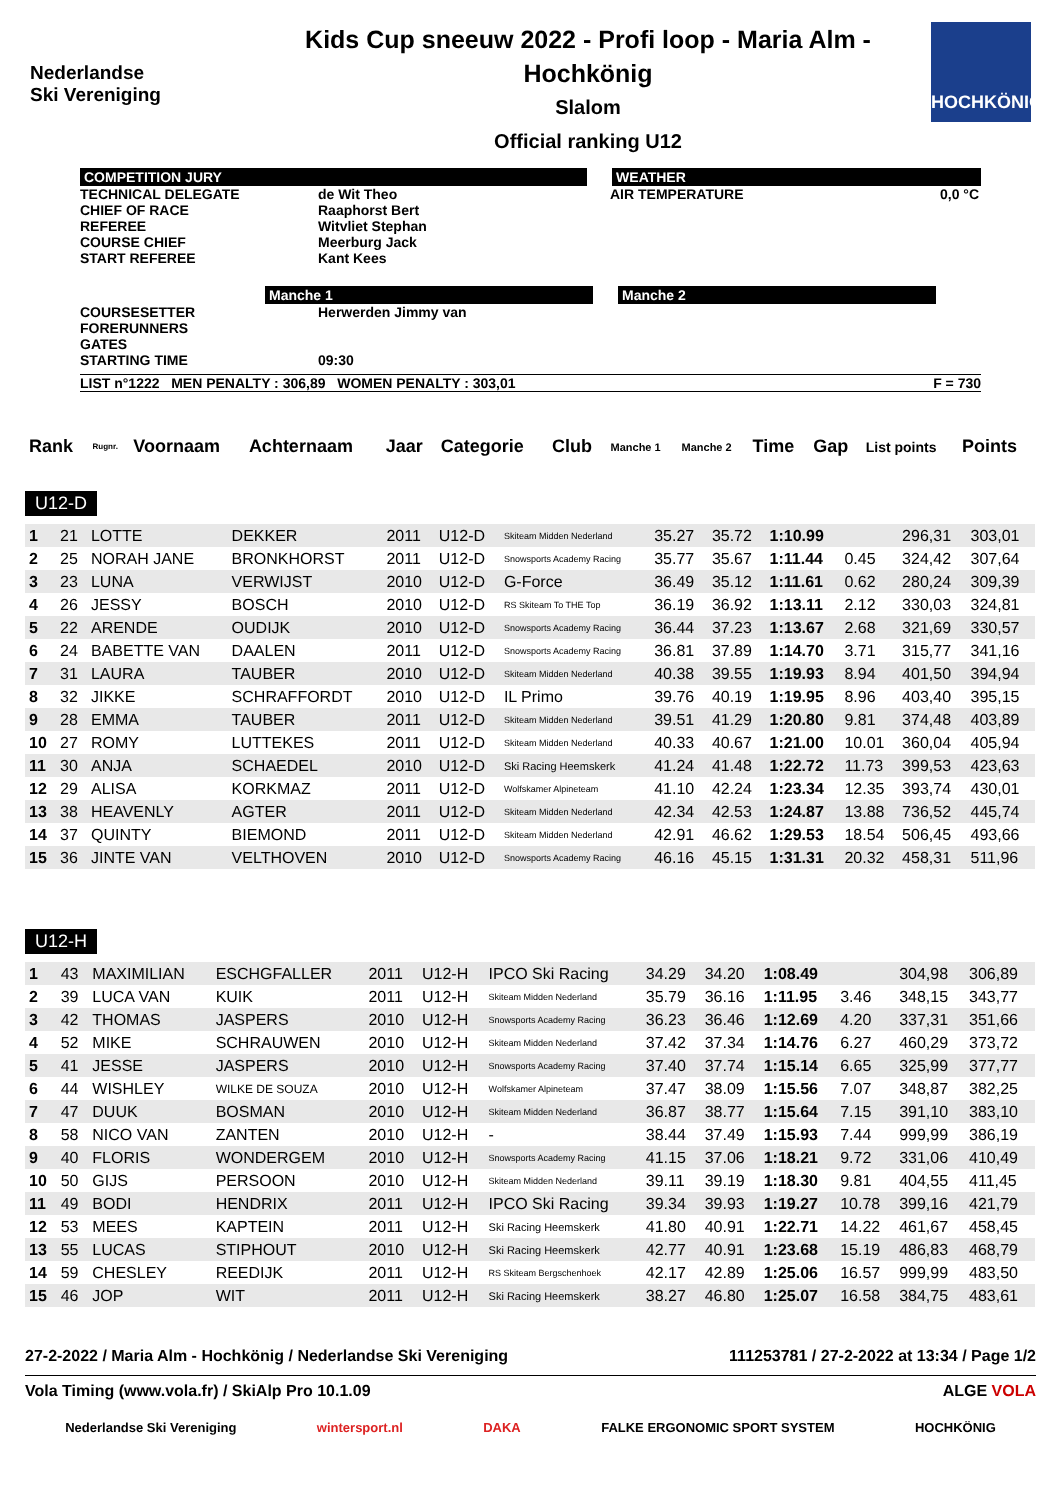Nederlandse
Ski Vereniging
Kids Cup sneeuw 2022 - Profi loop - Maria Alm - Hochkönig
Slalom
Official ranking U12
HOCHKÖNIG
COMPETITION JURY WEATHER
TECHNICAL DELEGATE
CHIEF OF RACE
REFEREE
COURSE CHIEF
START REFEREE
de Wit Theo
Raaphorst Bert
Witvliet Stephan
Meerburg Jack
Kant Kees
AIR TEMPERATURE 0,0 °C
Manche 1 Manche 2
COURSESETTER
FORERUNNERS
GATES
STARTING TIME
Herwerden Jimmy van
09:30
LIST n°1222 MEN PENALTY : 306,89 WOMEN PENALTY : 303,01
F = 730
| Rank | Rugnr. | Voornaam | Achternaam | Jaar | Categorie | Club | Manche 1 | Manche 2 | Time | Gap | List points | Points |
| --- | --- | --- | --- | --- | --- | --- | --- | --- | --- | --- | --- | --- |
U12-D
| 1 | 21 | LOTTE | DEKKER | 2011 | U12-D | Skiteam Midden Nederland | 35.27 | 35.72 | 1:10.99 | | 296,31 | 303,01 |
| 2 | 25 | NORAH JANE | BRONKHORST | 2011 | U12-D | Snowsports Academy Racing | 35.77 | 35.67 | 1:11.44 | 0.45 | 324,42 | 307,64 |
| 3 | 23 | LUNA | VERWIJST | 2010 | U12-D | G-Force | 36.49 | 35.12 | 1:11.61 | 0.62 | 280,24 | 309,39 |
| 4 | 26 | JESSY | BOSCH | 2010 | U12-D | RS Skiteam To THE Top | 36.19 | 36.92 | 1:13.11 | 2.12 | 330,03 | 324,81 |
| 5 | 22 | ARENDE | OUDIJK | 2010 | U12-D | Snowsports Academy Racing | 36.44 | 37.23 | 1:13.67 | 2.68 | 321,69 | 330,57 |
| 6 | 24 | BABETTE VAN | DAALEN | 2011 | U12-D | Snowsports Academy Racing | 36.81 | 37.89 | 1:14.70 | 3.71 | 315,77 | 341,16 |
| 7 | 31 | LAURA | TAUBER | 2010 | U12-D | Skiteam Midden Nederland | 40.38 | 39.55 | 1:19.93 | 8.94 | 401,50 | 394,94 |
| 8 | 32 | JIKKE | SCHRAFFORDT | 2010 | U12-D | IL Primo | 39.76 | 40.19 | 1:19.95 | 8.96 | 403,40 | 395,15 |
| 9 | 28 | EMMA | TAUBER | 2011 | U12-D | Skiteam Midden Nederland | 39.51 | 41.29 | 1:20.80 | 9.81 | 374,48 | 403,89 |
| 10 | 27 | ROMY | LUTTEKES | 2011 | U12-D | Skiteam Midden Nederland | 40.33 | 40.67 | 1:21.00 | 10.01 | 360,04 | 405,94 |
| 11 | 30 | ANJA | SCHAEDEL | 2010 | U12-D | Ski Racing Heemskerk | 41.24 | 41.48 | 1:22.72 | 11.73 | 399,53 | 423,63 |
| 12 | 29 | ALISA | KORKMAZ | 2011 | U12-D | Wolfskamer Alpineteam | 41.10 | 42.24 | 1:23.34 | 12.35 | 393,74 | 430,01 |
| 13 | 38 | HEAVENLY | AGTER | 2011 | U12-D | Skiteam Midden Nederland | 42.34 | 42.53 | 1:24.87 | 13.88 | 736,52 | 445,74 |
| 14 | 37 | QUINTY | BIEMOND | 2011 | U12-D | Skiteam Midden Nederland | 42.91 | 46.62 | 1:29.53 | 18.54 | 506,45 | 493,66 |
| 15 | 36 | JINTE VAN | VELTHOVEN | 2010 | U12-D | Snowsports Academy Racing | 46.16 | 45.15 | 1:31.31 | 20.32 | 458,31 | 511,96 |
U12-H
| 1 | 43 | MAXIMILIAN | ESCHGFALLER | 2011 | U12-H | IPCO Ski Racing | 34.29 | 34.20 | 1:08.49 | | 304,98 | 306,89 |
| 2 | 39 | LUCA VAN | KUIK | 2011 | U12-H | Skiteam Midden Nederland | 35.79 | 36.16 | 1:11.95 | 3.46 | 348,15 | 343,77 |
| 3 | 42 | THOMAS | JASPERS | 2010 | U12-H | Snowsports Academy Racing | 36.23 | 36.46 | 1:12.69 | 4.20 | 337,31 | 351,66 |
| 4 | 52 | MIKE | SCHRAUWEN | 2010 | U12-H | Skiteam Midden Nederland | 37.42 | 37.34 | 1:14.76 | 6.27 | 460,29 | 373,72 |
| 5 | 41 | JESSE | JASPERS | 2010 | U12-H | Snowsports Academy Racing | 37.40 | 37.74 | 1:15.14 | 6.65 | 325,99 | 377,77 |
| 6 | 44 | WISHLEY | WILKE DE SOUZA | 2010 | U12-H | Wolfskamer Alpineteam | 37.47 | 38.09 | 1:15.56 | 7.07 | 348,87 | 382,25 |
| 7 | 47 | DUUK | BOSMAN | 2010 | U12-H | Skiteam Midden Nederland | 36.87 | 38.77 | 1:15.64 | 7.15 | 391,10 | 383,10 |
| 8 | 58 | NICO VAN | ZANTEN | 2010 | U12-H | - | 38.44 | 37.49 | 1:15.93 | 7.44 | 999,99 | 386,19 |
| 9 | 40 | FLORIS | WONDERGEM | 2010 | U12-H | Snowsports Academy Racing | 41.15 | 37.06 | 1:18.21 | 9.72 | 331,06 | 410,49 |
| 10 | 50 | GIJS | PERSOON | 2010 | U12-H | Skiteam Midden Nederland | 39.11 | 39.19 | 1:18.30 | 9.81 | 404,55 | 411,45 |
| 11 | 49 | BODI | HENDRIX | 2011 | U12-H | IPCO Ski Racing | 39.34 | 39.93 | 1:19.27 | 10.78 | 399,16 | 421,79 |
| 12 | 53 | MEES | KAPTEIN | 2011 | U12-H | Ski Racing Heemskerk | 41.80 | 40.91 | 1:22.71 | 14.22 | 461,67 | 458,45 |
| 13 | 55 | LUCAS | STIPHOUT | 2010 | U12-H | Ski Racing Heemskerk | 42.77 | 40.91 | 1:23.68 | 15.19 | 486,83 | 468,79 |
| 14 | 59 | CHESLEY | REEDIJK | 2011 | U12-H | RS Skiteam Bergschenhoek | 42.17 | 42.89 | 1:25.06 | 16.57 | 999,99 | 483,50 |
| 15 | 46 | JOP | WIT | 2011 | U12-H | Ski Racing Heemskerk | 38.27 | 46.80 | 1:25.07 | 16.58 | 384,75 | 483,61 |
27-2-2022 / Maria Alm - Hochkönig / Nederlandse Ski Vereniging
111253781 / 27-2-2022 at 13:34 / Page 1/2
Vola Timing (www.vola.fr) / SkiAlp Pro 10.1.09
ALGE VOLA
Nederlandse Ski Vereniging wintersport.nl DAKA FALKE ERGONOMIC SPORT SYSTEM HOCHKÖNIG